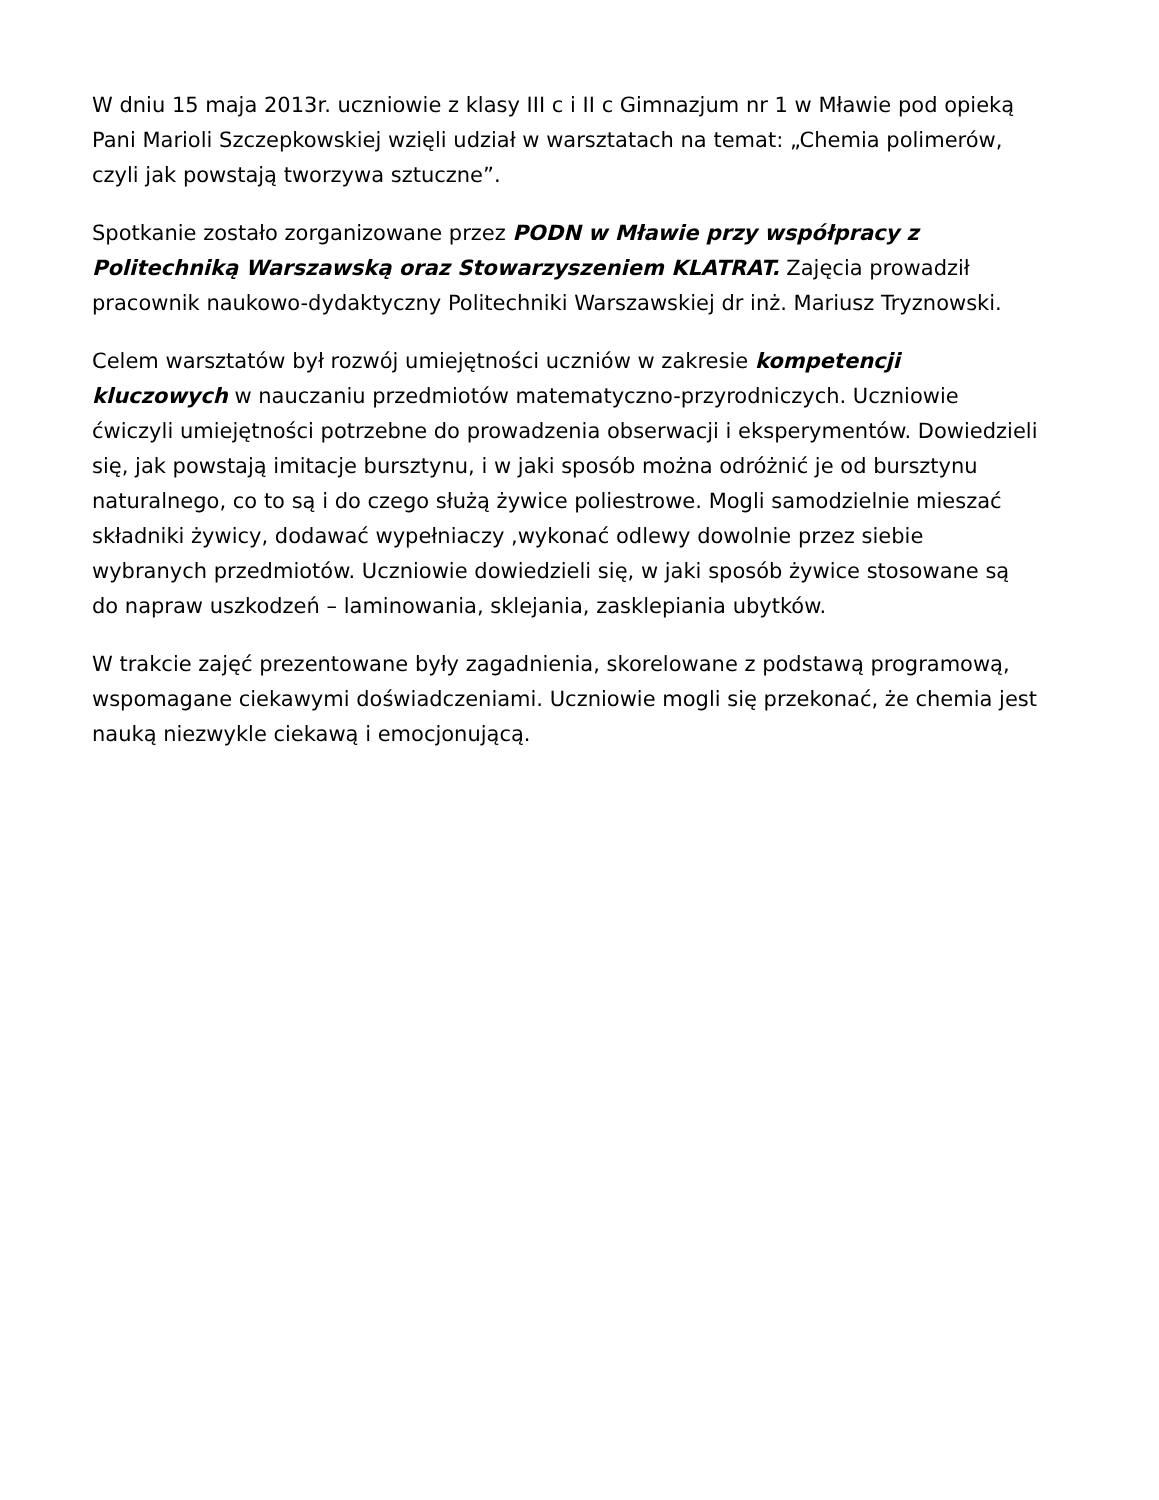W dniu 15 maja 2013r. uczniowie z klasy III c i II c Gimnazjum nr 1 w Mławie pod opieką Pani Marioli Szczepkowskiej wzięli udział w warsztatach na temat: „Chemia polimerów, czyli jak powstają tworzywa sztuczne”.
Spotkanie zostało zorganizowane przez PODN w Mławie przy współpracy z Politechniką Warszawską oraz Stowarzyszeniem KLATRAT. Zajęcia prowadził pracownik naukowo-dydaktyczny Politechniki Warszawskiej dr inż. Mariusz Tryznowski.
Celem warsztatów był rozwój umiejętności uczniów w zakresie kompetencji kluczowych w nauczaniu przedmiotów matematyczno-przyrodniczych. Uczniowie ćwiczyli umiejętności potrzebne do prowadzenia obserwacji i eksperymentów. Dowiedzieli się, jak powstają imitacje bursztynu, i w jaki sposób można odróżnić je od bursztynu naturalnego, co to są i do czego służą żywice poliestrowe. Mogli samodzielnie mieszać składniki żywicy, dodawać wypełniaczy ,wykonać odlewy dowolnie przez siebie wybranych przedmiotów. Uczniowie dowiedzieli się, w jaki sposób żywice stosowane są do napraw uszkodzeń – laminowania, sklejania, zasklepiania ubytków.
W trakcie zajęć prezentowane były zagadnienia, skorelowane z podstawą programową, wspomagane ciekawymi doświadczeniami. Uczniowie mogli się przekonać, że chemia jest nauką niezwykle ciekawą i emocjonującą.